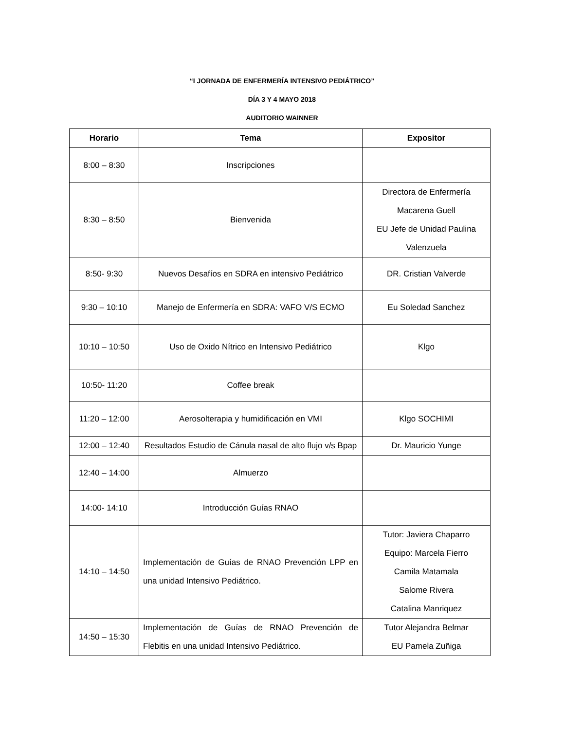“I JORNADA DE ENFERMERÍA INTENSIVO PEDIÁTRICO”
DÍA 3 Y 4 MAYO 2018
AUDITORIO WAINNER
| Horario | Tema | Expositor |
| --- | --- | --- |
| 8:00 – 8:30 | Inscripciones | |
| 8:30 – 8:50 | Bienvenida | Directora de Enfermería Macarena Guell EU Jefe de Unidad Paulina Valenzuela |
| 8:50- 9:30 | Nuevos Desafíos en SDRA en intensivo Pediátrico | DR. Cristian Valverde |
| 9:30 – 10:10 | Manejo de Enfermería en SDRA: VAFO V/S ECMO | Eu Soledad Sanchez |
| 10:10 – 10:50 | Uso de Oxido Nítrico en Intensivo Pediátrico | Klgo |
| 10:50- 11:20 | Coffee break | |
| 11:20 – 12:00 | Aerosolterapia y humidificación en VMI | Klgo SOCHIMI |
| 12:00 – 12:40 | Resultados Estudio de Cánula nasal de alto flujo v/s Bpap | Dr. Mauricio Yunge |
| 12:40 – 14:00 | Almuerzo | |
| 14:00- 14:10 | Introducción Guías RNAO | |
| 14:10 – 14:50 | Implementación de Guías de RNAO Prevención LPP en una unidad Intensivo Pediátrico. | Tutor: Javiera Chaparro Equipo: Marcela Fierro Camila Matamala Salome Rivera Catalina Manriquez |
| 14:50 – 15:30 | Implementación de Guías de RNAO Prevención de Flebitis en una unidad Intensivo Pediátrico. | Tutor Alejandra Belmar EU Pamela Zuñiga |